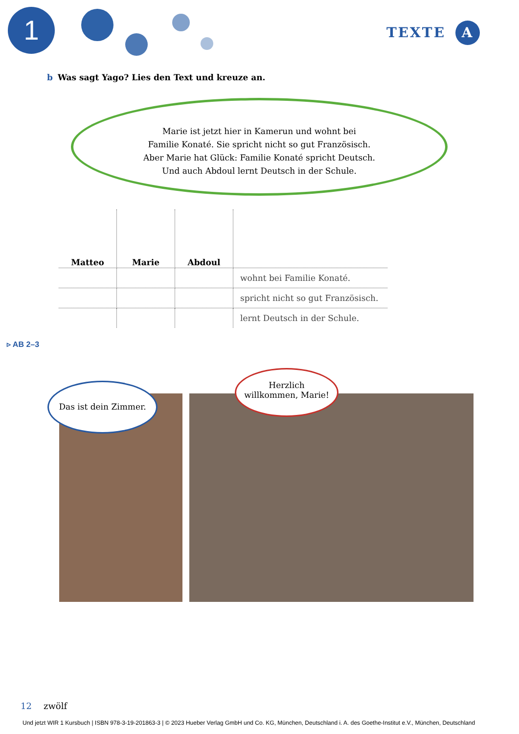1 TEXTE A
b Was sagt Yago? Lies den Text und kreuze an.
Marie ist jetzt hier in Kamerun und wohnt bei
Familie Konaté. Sie spricht nicht so gut Französisch.
Aber Marie hat Glück: Familie Konaté spricht Deutsch.
Und auch Abdoul lernt Deutsch in der Schule.
| Matteo | Marie | Abdoul | |
| | | | wohnt bei Familie Konaté. |
| | | | spricht nicht so gut Französisch. |
| | | | lernt Deutsch in der Schule. |
▹ AB 2–3
Das ist dein Zimmer.
Herzlich
willkommen, Marie!
12 zwölf
Und jetzt WIR 1 Kursbuch | ISBN 978-3-19-201863-3 | © 2023 Hueber Verlag GmbH und Co. KG, München, Deutschland i. A. des Goethe-Institut e.V., München, Deutschland